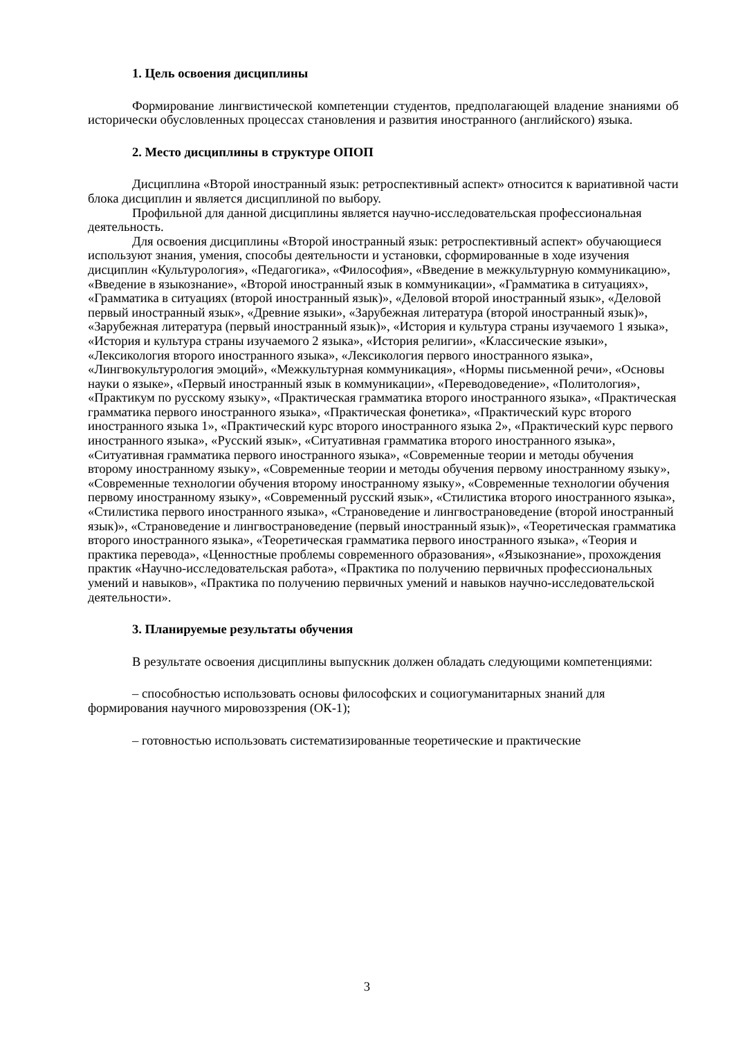1. Цель освоения дисциплины
Формирование лингвистической компетенции студентов, предполагающей владение знаниями об исторически обусловленных процессах становления и развития иностранного (английского) языка.
2. Место дисциплины в структуре ОПОП
Дисциплина «Второй иностранный язык: ретроспективный аспект» относится к вариативной части блока дисциплин и является дисциплиной по выбору.
Профильной для данной дисциплины является научно-исследовательская профессиональная деятельность.
Для освоения дисциплины «Второй иностранный язык: ретроспективный аспект» обучающиеся используют знания, умения, способы деятельности и установки, сформированные в ходе изучения дисциплин «Культурология», «Педагогика», «Философия», «Введение в межкультурную коммуникацию», «Введение в языкознание», «Второй иностранный язык в коммуникации», «Грамматика в ситуациях», «Грамматика в ситуациях (второй иностранный язык)», «Деловой второй иностранный язык», «Деловой первый иностранный язык», «Древние языки», «Зарубежная литература (второй иностранный язык)», «Зарубежная литература (первый иностранный язык)», «История и культура страны изучаемого 1 языка», «История и культура страны изучаемого 2 языка», «История религии», «Классические языки», «Лексикология второго иностранного языка», «Лексикология первого иностранного языка», «Лингвокультурология эмоций», «Межкультурная коммуникация», «Нормы письменной речи», «Основы науки о языке», «Первый иностранный язык в коммуникации», «Переводоведение», «Политология», «Практикум по русскому языку», «Практическая грамматика второго иностранного языка», «Практическая грамматика первого иностранного языка», «Практическая фонетика», «Практический курс второго иностранного языка 1», «Практический курс второго иностранного языка 2», «Практический курс первого иностранного языка», «Русский язык», «Ситуативная грамматика второго иностранного языка», «Ситуативная грамматика первого иностранного языка», «Современные теории и методы обучения второму иностранному языку», «Современные теории и методы обучения первому иностранному языку», «Современные технологии обучения второму иностранному языку», «Современные технологии обучения первому иностранному языку», «Современный русский язык», «Стилистика второго иностранного языка», «Стилистика первого иностранного языка», «Страноведение и лингвострановедение (второй иностранный язык)», «Страноведение и лингвострановедение (первый иностранный язык)», «Теоретическая грамматика второго иностранного языка», «Теоретическая грамматика первого иностранного языка», «Теория и практика перевода», «Ценностные проблемы современного образования», «Языкознание», прохождения практик «Научно-исследовательская работа», «Практика по получению первичных профессиональных умений и навыков», «Практика по получению первичных умений и навыков научно-исследовательской деятельности».
3. Планируемые результаты обучения
В результате освоения дисциплины выпускник должен обладать следующими компетенциями:
– способностью использовать основы философских и социогуманитарных знаний для формирования научного мировоззрения (ОК-1);
– готовностью использовать систематизированные теоретические и практические
3